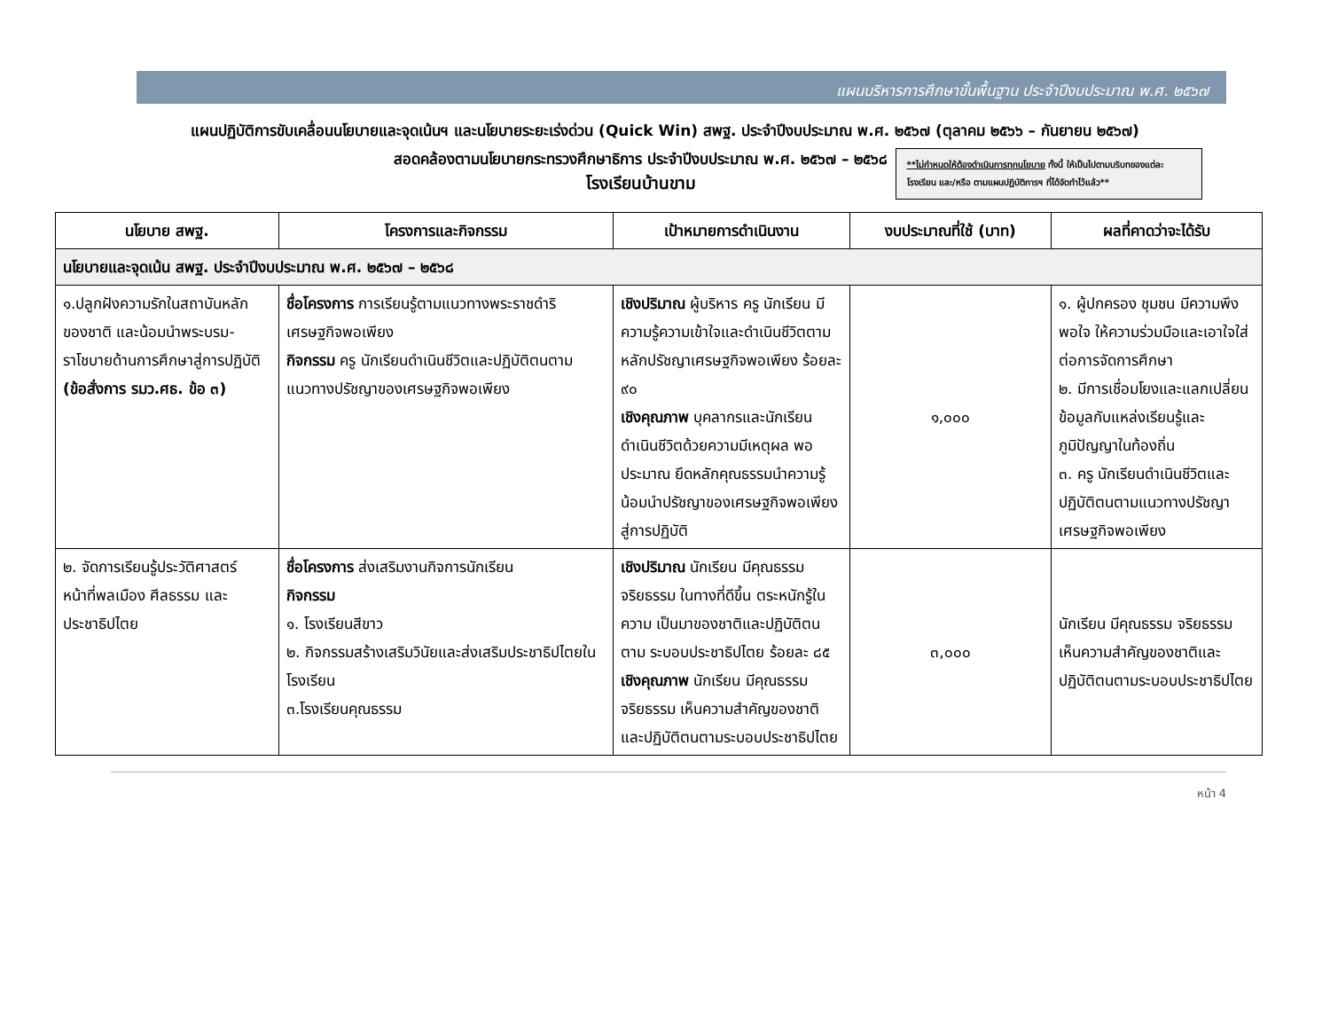แผนบริหารการศึกษาขั้นพื้นฐาน ประจำปีงบประมาณ พ.ศ. ๒๕๖๗
แผนปฏิบัติการขับเคลื่อนนโยบายและจุดเน้นฯ และนโยบายระยะเร่งด่วน (Quick Win) สพฐ. ประจำปีงบประมาณ พ.ศ. ๒๕๖๗ (ตุลาคม ๒๕๖๖ – กันยายน ๒๕๖๗)
สอดคล้องตามนโยบายกระทรวงศึกษาธิการ ประจำปีงบประมาณ พ.ศ. ๒๕๖๗ – ๒๕๖๘
โรงเรียนบ้านขาม
**ไม่กำหนดให้ต้องดำเนินการทุกนโยบาย ทั้งนี้ ให้เป็นไปตามบริบทของแต่ละโรงเรียน และ/หรือ ตามแผนปฏิบัติการฯ ที่ได้จัดทำไว้แล้ว**
| นโยบาย สพฐ. | โครงการและกิจกรรม | เป้าหมายการดำเนินงาน | งบประมาณที่ใช้ (บาท) | ผลที่คาดว่าจะได้รับ |
| --- | --- | --- | --- | --- |
| นโยบายและจุดเน้น สพฐ. ประจำปีงบประมาณ พ.ศ. ๒๕๖๗ – ๒๕๖๘ | | | | |
| ๑.ปลูกฝังความรักในสถาบันหลักของชาติ และน้อมนำพระบรม-ราโชบายด้านการศึกษาสู่การปฏิบัติ (ข้อสั่งการ รมว.ศธ. ข้อ ๓) | ชื่อโครงการ การเรียนรู้ตามแนวทางพระราชดำริเศรษฐกิจพอเพียง กิจกรรม ครู นักเรียนดำเนินชีวิตและปฏิบัติตนตามแนวทางปรัชญาของเศรษฐกิจพอเพียง | เชิงปริมาณ ผู้บริหาร ครู นักเรียน มีความรู้ความเข้าใจและดำเนินชีวิตตามหลักปรัชญาเศรษฐกิจพอเพียง ร้อยละ ๙๐ เชิงคุณภาพ บุคลากรและนักเรียน ดำเนินชีวิตด้วยความมีเหตุผล พอประมาณ ยึดหลักคุณธรรมนำความรู้น้อมนำปรัชญาของเศรษฐกิจพอเพียงสู่การปฏิบัติ | ๑,๐๐๐ | ๑. ผู้ปกครอง ชุมชน มีความพึงพอใจ ให้ความร่วมมือและเอาใจใส่ต่อการจัดการศึกษา ๒. มีการเชื่อมโยงและแลกเปลี่ยนข้อมูลกับแหล่งเรียนรู้และภูมิปัญญาในท้องถิ่น ๓. ครู นักเรียนดำเนินชีวิตและปฏิบัติตนตามแนวทางปรัชญาเศรษฐกิจพอเพียง |
| ๒. จัดการเรียนรู้ประวัติศาสตร์ หน้าที่พลเมือง ศีลธรรม และประชาธิปไตย | ชื่อโครงการ ส่งเสริมงานกิจการนักเรียน กิจกรรม ๑. โรงเรียนสีขาว ๒. กิจกรรมสร้างเสริมวินัยและส่งเสริมประชาธิปไตยในโรงเรียน ๓.โรงเรียนคุณธรรม | เชิงปริมาณ นักเรียน มีคุณธรรม จริยธรรม ในทางที่ดีขึ้น ตระหนักรู้ในความ เป็นมาของชาติและปฏิบัติตนตาม ระบอบประชาธิปไตย ร้อยละ ๘๕ เชิงคุณภาพ นักเรียน มีคุณธรรม จริยธรรม เห็นความสำคัญของชาติและปฏิบัติตนตามระบอบประชาธิปไตย | ๓,๐๐๐ | นักเรียน มีคุณธรรม จริยธรรม เห็นความสำคัญของชาติและปฏิบัติตนตามระบอบประชาธิปไตย |
หน้า 4